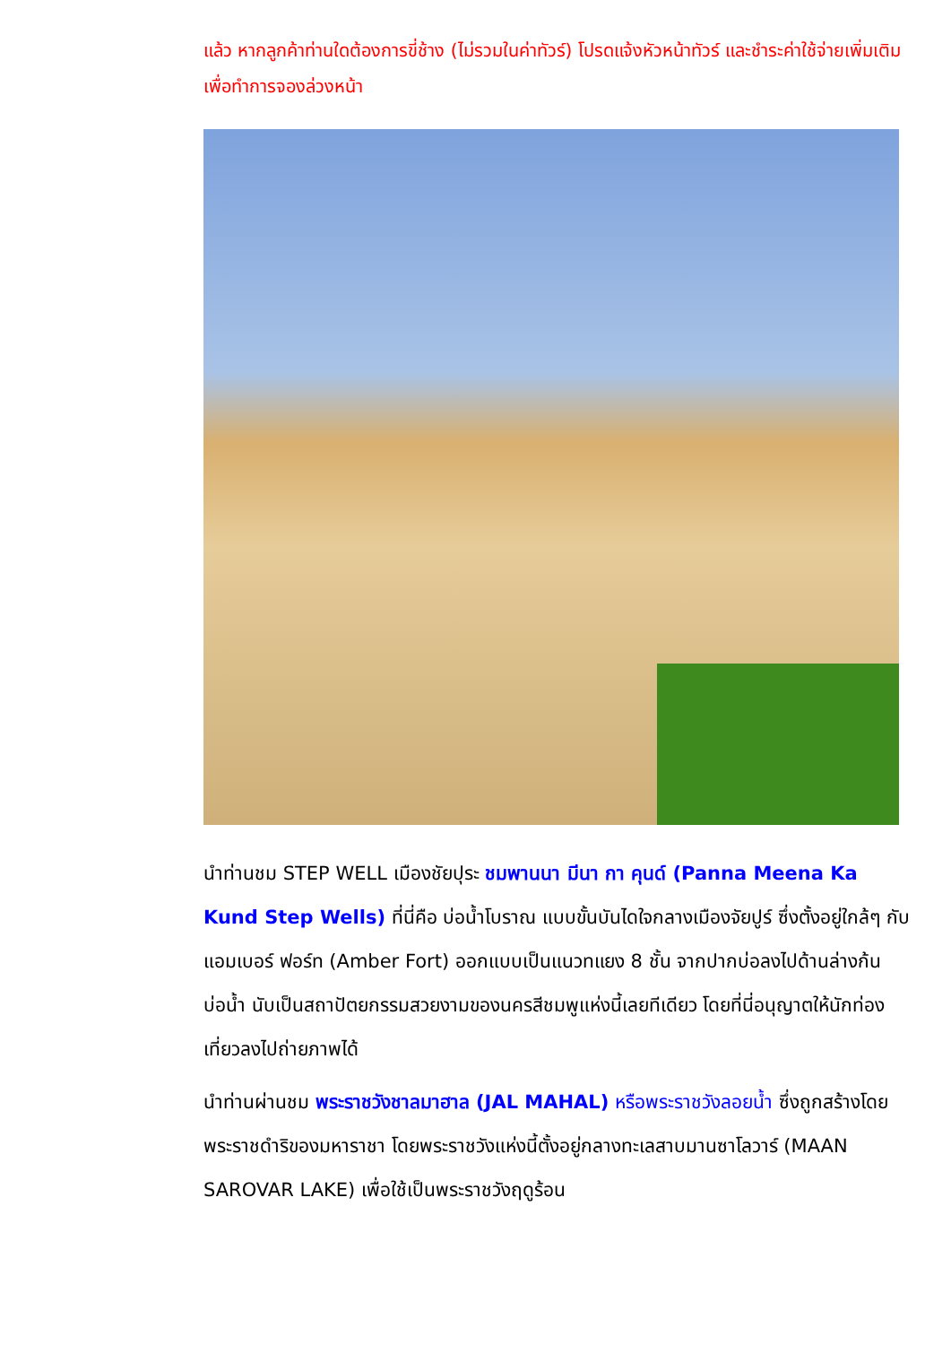แล้ว หากลูกค้าท่านใดต้องการขี่ช้าง (ไม่รวมในค่าทัวร์) โปรดแจ้งหัวหน้าทัวร์ และชำระค่าใช้จ่ายเพิ่มเติม เพื่อทำการจองล่วงหน้า
นำท่านชม STEP WELL เมืองชัยปุระ ชมพานนา มีนา กา คุนด์ (Panna Meena Ka Kund Step Wells) ที่นี่คือ บ่อน้ำโบราณ แบบขั้นบันไดใจกลางเมืองจัยปูร์ ซึ่งตั้งอยู่ใกล้ๆ กับ แอมเบอร์ ฟอร์ท (Amber Fort) ออกแบบเป็นแนวทแยง 8 ชั้น จากปากบ่อลงไปด้านล่างก้นบ่อน้ำ นับเป็นสถาปัตยกรรมสวยงามของนครสีชมพูแห่งนี้เลยทีเดียว โดยที่นี่อนุญาตให้นักท่องเที่ยวลงไปถ่ายภาพได้
นำท่านผ่านชม พระราชวังชาลมาฮาล (JAL MAHAL) หรือพระราชวังลอยน้ำ ซึ่งถูกสร้างโดยพระราชดำริของมหาราชา โดยพระราชวังแห่งนี้ตั้งอยู่กลางทะเลสาบมานซาโลวาร์ (MAAN SAROVAR LAKE) เพื่อใช้เป็นพระราชวังฤดูร้อน